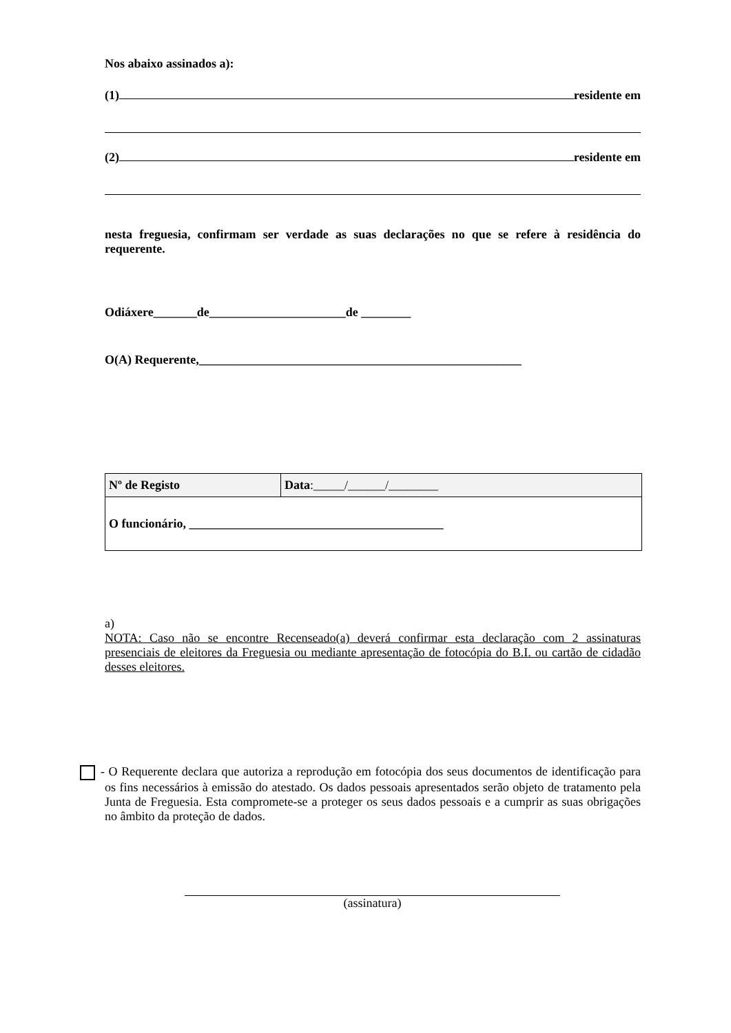Nos abaixo assinados a):
(1) residente em
(2) residente em
nesta freguesia, confirmam ser verdade as suas declarações no que se refere à residência do requerente.
Odiáxere_______de______________________de ________
O(A) Requerente,____________________________________________________
| Nº de Registo | Data :_____/______/________ |
| O funcionário, _________________________________________ | |
a)
NOTA: Caso não se encontre Recenseado(a) deverá confirmar esta declaração com 2 assinaturas presenciais de eleitores da Freguesia ou mediante apresentação de fotocópia do B.I. ou cartão de cidadão desses eleitores.
- O Requerente declara que autoriza a reprodução em fotocópia dos seus documentos de identificação para os fins necessários à emissão do atestado. Os dados pessoais apresentados serão objeto de tratamento pela Junta de Freguesia. Esta compromete-se a proteger os seus dados pessoais e a cumprir as suas obrigações no âmbito da proteção de dados.
(assinatura)